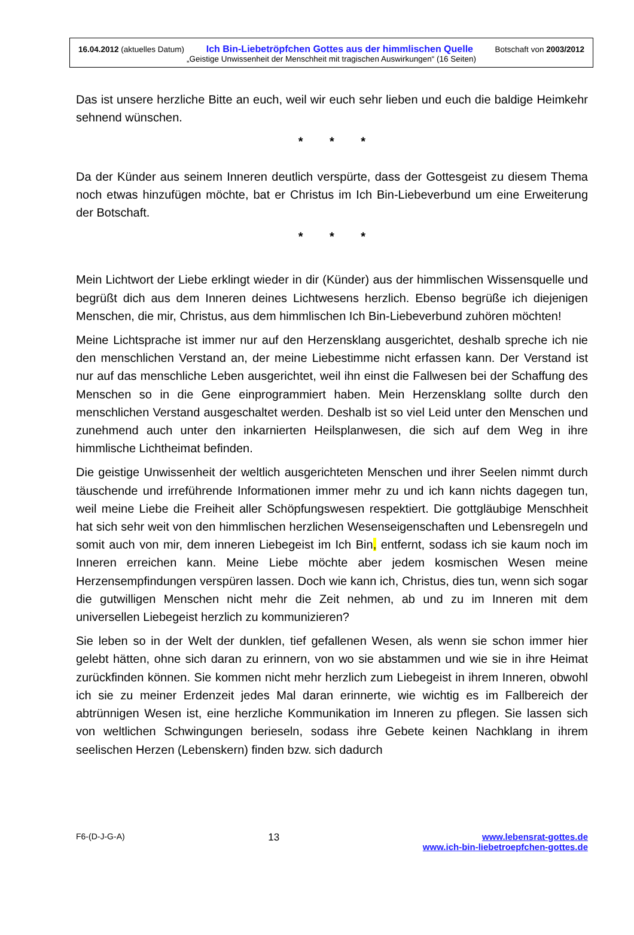16.04.2012 (aktuelles Datum) Ich Bin-Liebetröpfchen Gottes aus der himmlischen Quelle Botschaft von 2003/2012
„Geistige Unwissenheit der Menschheit mit tragischen Auswirkungen“ (16 Seiten)
Das ist unsere herzliche Bitte an euch, weil wir euch sehr lieben und euch die baldige Heimkehr sehnend wünschen.
* * *
Da der Künder aus seinem Inneren deutlich verspürte, dass der Gottesgeist zu diesem Thema noch etwas hinzufügen möchte, bat er Christus im Ich Bin-Liebeverbund um eine Erweiterung der Botschaft.
* * *
Mein Lichtwort der Liebe erklingt wieder in dir (Künder) aus der himmlischen Wissensquelle und begrüßt dich aus dem Inneren deines Lichtwesens herzlich. Ebenso begrüße ich diejenigen Menschen, die mir, Christus, aus dem himmlischen Ich Bin-Liebeverbund zuhören möchten!
Meine Lichtsprache ist immer nur auf den Herzensklang ausgerichtet, deshalb spreche ich nie den menschlichen Verstand an, der meine Liebestimme nicht erfassen kann. Der Verstand ist nur auf das menschliche Leben ausgerichtet, weil ihn einst die Fallwesen bei der Schaffung des Menschen so in die Gene einprogrammiert haben. Mein Herzensklang sollte durch den menschlichen Verstand ausgeschaltet werden. Deshalb ist so viel Leid unter den Menschen und zunehmend auch unter den inkarnierten Heilsplanwesen, die sich auf dem Weg in ihre himmlische Lichtheimat befinden.
Die geistige Unwissenheit der weltlich ausgerichteten Menschen und ihrer Seelen nimmt durch täuschende und irreführende Informationen immer mehr zu und ich kann nichts dagegen tun, weil meine Liebe die Freiheit aller Schöpfungswesen respektiert. Die gottgläubige Menschheit hat sich sehr weit von den himmlischen herzlichen Wesenseigenschaften und Lebensregeln und somit auch von mir, dem inneren Liebegeist im Ich Bin, entfernt, sodass ich sie kaum noch im Inneren erreichen kann. Meine Liebe möchte aber jedem kosmischen Wesen meine Herzensempfindungen verspüren lassen. Doch wie kann ich, Christus, dies tun, wenn sich sogar die gutwilligen Menschen nicht mehr die Zeit nehmen, ab und zu im Inneren mit dem universellen Liebegeist herzlich zu kommunizieren?
Sie leben so in der Welt der dunklen, tief gefallenen Wesen, als wenn sie schon immer hier gelebt hätten, ohne sich daran zu erinnern, von wo sie abstammen und wie sie in ihre Heimat zurückfinden können. Sie kommen nicht mehr herzlich zum Liebegeist in ihrem Inneren, obwohl ich sie zu meiner Erdenzeit jedes Mal daran erinnerte, wie wichtig es im Fallbereich der abtrünnigen Wesen ist, eine herzliche Kommunikation im Inneren zu pflegen. Sie lassen sich von weltlichen Schwingungen berieseln, sodass ihre Gebete keinen Nachklang in ihrem seelischen Herzen (Lebenskern) finden bzw. sich dadurch
F6-(D-J-G-A) 13 www.lebensrat-gottes.de
www.ich-bin-liebetroepfchen-gottes.de